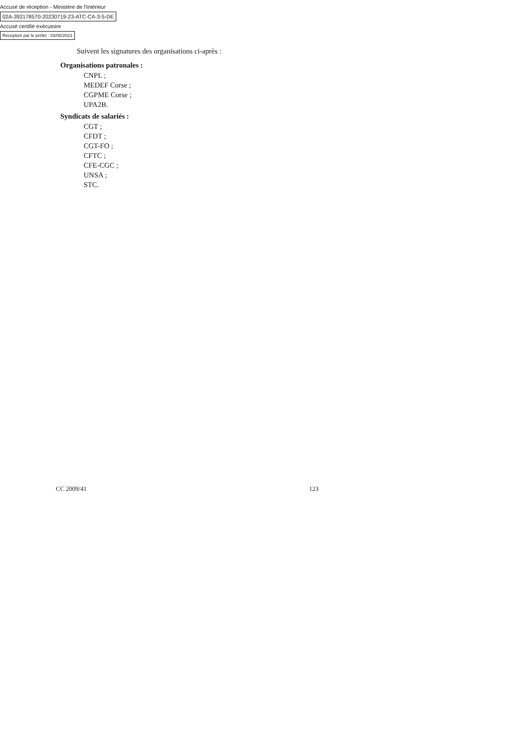Accusé de réception - Ministère de l'Intérieur
02A-392178570-20230719-23-ATC-CA-3-5-DE
Accusé certifié exécutoire
Réception par le préfet : 03/08/2023
Suivent les signatures des organisations ci-après :
Organisations patronales :
CNPL ;
MEDEF Corse ;
CGPME Corse ;
UPA2B.
Syndicats de salariés :
CGT ;
CFDT ;
CGT-FO ;
CFTC ;
CFE-CGC ;
UNSA ;
STC.
CC 2009/41 123